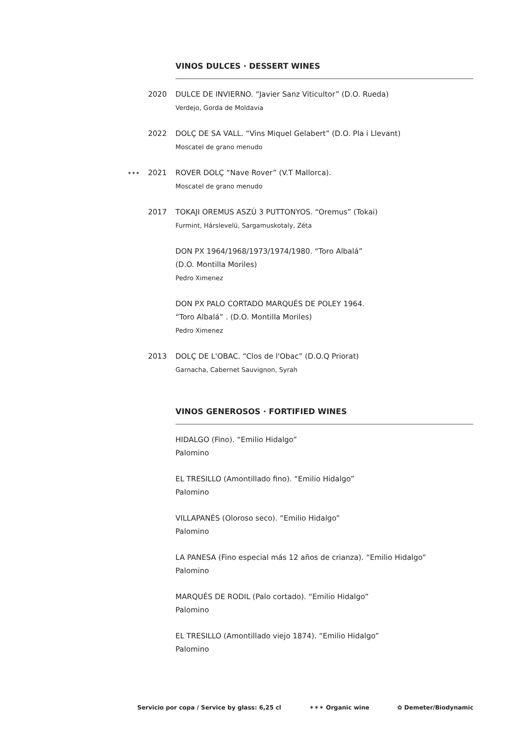VINOS DULCES · DESSERT WINES
2020 DULCE DE INVIERNO. “Javier Sanz Viticultor” (D.O. Rueda)
Verdejo, Gorda de Moldavia
2022 DOLÇ DE SA VALL. “Vins Miquel Gelabert” (D.O. Pla i Llevant)
Moscatel de grano menudo
✶✶✶ 2021
ROVER DOLÇ “Nave Rover” (V.T Mallorca).
Moscatel de grano menudo
2017 TOKAJI OREMUS ASZÚ 3 PUTTONYOS. “Oremus” (Tokai)
Furmint, Hárslevelü, Sargamuskotaly, Zéta
DON PX 1964/1968/1973/1974/1980. “Toro Albalá”
(D.O. Montilla Moriles)
Pedro Ximenez
DON PX PALO CORTADO MARQUÉS DE POLEY 1964.
“Toro Albalá” . (D.O. Montilla Moriles)
Pedro Ximenez
2013 DOLÇ DE L'OBAC. “Clos de l'Obac” (D.O.Q Priorat)
Garnacha, Cabernet Sauvignon, Syrah
VINOS GENEROSOS · FORTIFIED WINES
HIDALGO (Fino). “Emilio Hidalgo”
Palomino
EL TRESILLO (Amontillado fino). “Emilio Hidalgo”
Palomino
VILLAPANÉS (Oloroso seco). “Emilio Hidalgo”
Palomino
LA PANESA (Fino especial más 12 años de crianza). “Emilio Hidalgo”
Palomino
MARQUÉS DE RODIL (Palo cortado). “Emilio Hidalgo”
Palomino
EL TRESILLO (Amontillado viejo 1874). “Emilio Hidalgo”
Palomino
Servicio por copa / Service by glass: 6,25 cl ✶✶✶ Organic wine ✿ Demeter/Biodynamic